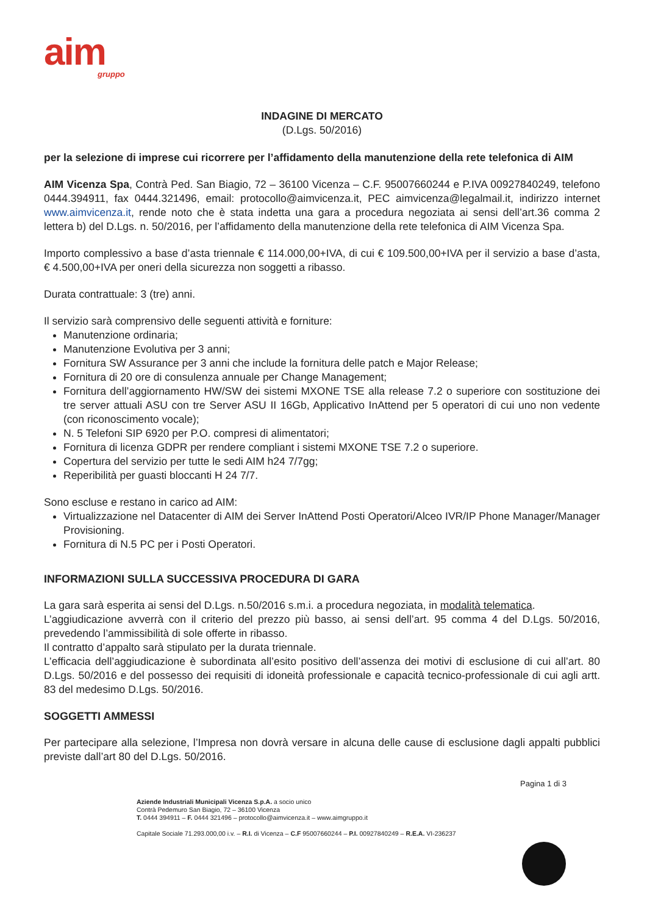aim
gruppo
INDAGINE DI MERCATO
(D.Lgs. 50/2016)
per la selezione di imprese cui ricorrere per l’affidamento della manutenzione della rete telefonica di AIM
AIM Vicenza Spa, Contrà Ped. San Biagio, 72 – 36100 Vicenza – C.F. 95007660244 e P.IVA 00927840249, telefono 0444.394911, fax 0444.321496, email: protocollo@aimvicenza.it, PEC aimvicenza@legalmail.it, indirizzo internet www.aimvicenza.it, rende noto che è stata indetta una gara a procedura negoziata ai sensi dell’art.36 comma 2 lettera b) del D.Lgs. n. 50/2016, per l’affidamento della manutenzione della rete telefonica di AIM Vicenza Spa.
Importo complessivo a base d’asta triennale € 114.000,00+IVA, di cui € 109.500,00+IVA per il servizio a base d’asta, € 4.500,00+IVA per oneri della sicurezza non soggetti a ribasso.
Durata contrattuale: 3 (tre) anni.
Il servizio sarà comprensivo delle seguenti attività e forniture:
Manutenzione ordinaria;
Manutenzione Evolutiva per 3 anni;
Fornitura SW Assurance per 3 anni che include la fornitura delle patch e Major Release;
Fornitura di 20 ore di consulenza annuale per Change Management;
Fornitura dell’aggiornamento HW/SW dei sistemi MXONE TSE alla release 7.2 o superiore con sostituzione dei tre server attuali ASU con tre Server ASU II 16Gb, Applicativo InAttend per 5 operatori di cui uno non vedente (con riconoscimento vocale);
N. 5 Telefoni SIP 6920 per P.O. compresi di alimentatori;
Fornitura di licenza GDPR per rendere compliant i sistemi MXONE TSE 7.2 o superiore.
Copertura del servizio per tutte le sedi AIM h24 7/7gg;
Reperibilità per guasti bloccanti H 24 7/7.
Sono escluse e restano in carico ad AIM:
Virtualizzazione nel Datacenter di AIM dei Server InAttend Posti Operatori/Alceo IVR/IP Phone Manager/Manager Provisioning.
Fornitura di N.5 PC per i Posti Operatori.
INFORMAZIONI SULLA SUCCESSIVA PROCEDURA DI GARA
La gara sarà esperita ai sensi del D.Lgs. n.50/2016 s.m.i. a procedura negoziata, in modalità telematica.
L’aggiudicazione avverrà con il criterio del prezzo più basso, ai sensi dell’art. 95 comma 4 del D.Lgs. 50/2016, prevedendo l’ammissibilità di sole offerte in ribasso.
Il contratto d’appalto sarà stipulato per la durata triennale.
L’efficacia dell’aggiudicazione è subordinata all’esito positivo dell’assenza dei motivi di esclusione di cui all’art. 80 D.Lgs. 50/2016 e del possesso dei requisiti di idoneità professionale e capacità tecnico-professionale di cui agli artt. 83 del medesimo D.Lgs. 50/2016.
SOGGETTI AMMESSI
Per partecipare alla selezione, l’Impresa non dovrà versare in alcuna delle cause di esclusione dagli appalti pubblici previste dall’art 80 del D.Lgs. 50/2016.
Pagina 1 di 3
Aziende Industriali Municipali Vicenza S.p.A. a socio unico
Contrà Pedemuro San Biagio, 72 – 36100 Vicenza
T. 0444 394911 – F. 0444 321496 – protocollo@aimvicenza.it – www.aimgruppo.it
Capitale Sociale 71.293.000,00 i.v. – R.I. di Vicenza – C.F 95007660244 – P.I. 00927840249 – R.E.A. VI-236237